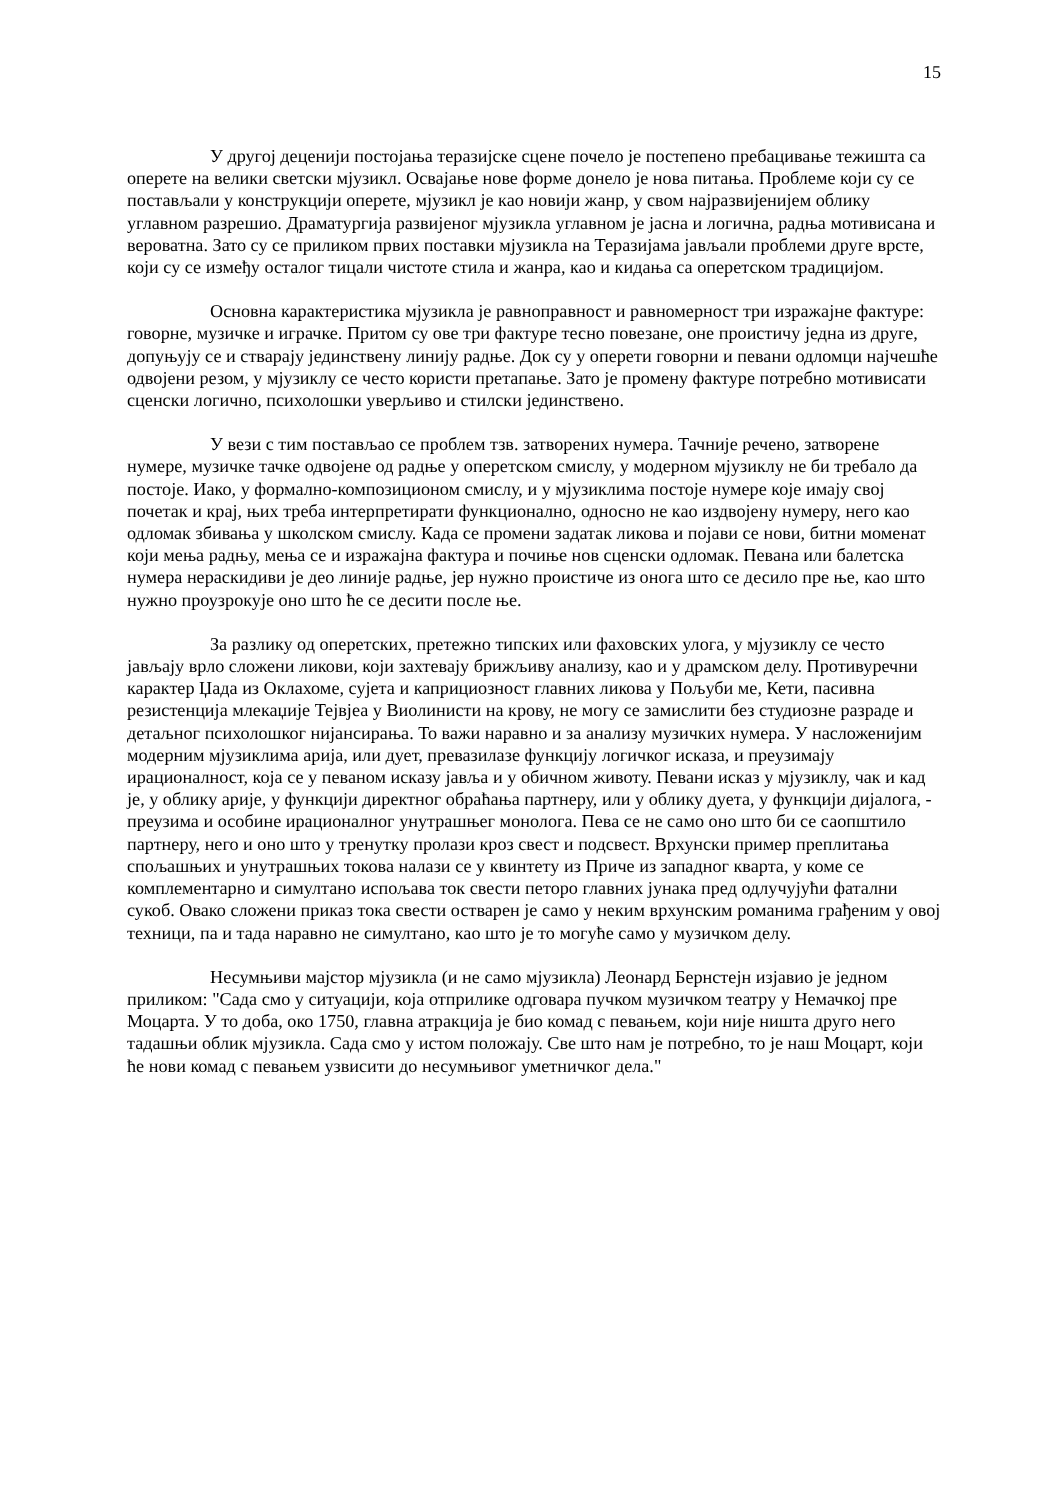15
У другој деценији постојања теразијске сцене почело је постепено пребацивање тежишта са оперете на велики светски мјузикл. Освајање нове форме донело је нова питања. Проблеме који су се постављали у конструкцији оперете, мјузикл је као новији жанр, у свом најразвијенијем облику углавном разрешио. Драматургија развијеног мјузикла углавном је јасна и логична, радња мотивисана и вероватна. Зато су се приликом првих поставки мјузикла на Теразијама јављали проблеми друге врсте, који су се између осталог тицали чистоте стила и жанра, као и кидања са оперетском традицијом.
Основна карактеристика мјузикла је равноправност и равномерност три изражајне фактуре: говорне, музичке и играчке. Притом су ове три фактуре тесно повезане, оне проистичу једна из друге, допуњују се и стварају јединствену линију радње. Док су у оперети говорни и певани одломци најчешће одвојени резом, у мјузиклу се често користи претапање. Зато је промену фактуре потребно мотивисати сценски логично, психолошки уверљиво и стилски јединствено.
У вези с тим постављао се проблем тзв. затворених нумера. Тачније речено, затворене нумере, музичке тачке одвојене од радње у оперетском смислу, у модерном мјузиклу не би требало да постоје. Иако, у формално-композиционом смислу, и у мјузиклима постоје нумере које имају свој почетак и крај, њих треба интерпретирати функционално, односно не као издвојену нумеру, него као одломак збивања у школском смислу. Када се промени задатак ликова и појави се нови, битни моменат који мења радњу, мења се и изражајна фактура и почиње нов сценски одломак. Певана или балетска нумера нераскидиви је део линије радње, јер нужно проистиче из онога што се десило пре ње, као што нужно проузрокује оно што ће се десити после ње.
За разлику од оперетских, претежно типских или фаховских улога, у мјузиклу се често јављају врло сложени ликови, који захтевају брижљиву анализу, као и у драмском делу. Противуречни карактер Џада из Оклахоме, сујета и каприциозност главних ликова у Пољуби ме, Кети, пасивна резистенција млекаџије Тејвјеа у Виолинисти на крову, не могу се замислити без студиозне разраде и детаљног психолошког нијансирања. То важи наравно и за анализу музичких нумера. У насложенијим модерним мјузиклима арија, или дует, превазилазе функцију логичког исказа, и преузимају ирационалност, која се у певаном исказу јавља и у обичном животу. Певани исказ у мјузиклу, чак и кад је, у облику арије, у функцији директног обраћања партнеру, или у облику дуета, у функцији дијалога, - преузима и особине ирационалног унутрашњег монолога. Пева се не само оно што би се саопштило партнеру, него и оно што у тренутку пролази кроз свест и подсвест. Врхунски пример преплитања спољашњих и унутрашњих токова налази се у квинтету из Приче из западног кварта, у коме се комплементарно и симултано испољава ток свести петоро главних јунака пред одлучујући фатални сукоб. Овако сложени приказ тока свести остварен је само у неким врхунским романима грађеним у овој техници, па и тада наравно не симултано, као што је то могуће само у музичком делу.
Несумњиви мајстор мјузикла (и не само мјузикла) Леонард Бернстејн изјавио је једном приликом: "Сада смо у ситуацији, која отприлике одговара пучком музичком театру у Немачкој пре Моцарта. У то доба, око 1750, главна атракција је био комад с певањем, који није ништа друго него тадашњи облик мјузикла. Сада смо у истом положају. Све што нам је потребно, то је наш Моцарт, који ће нови комад с певањем узвисити до несумњивог уметничког дела."